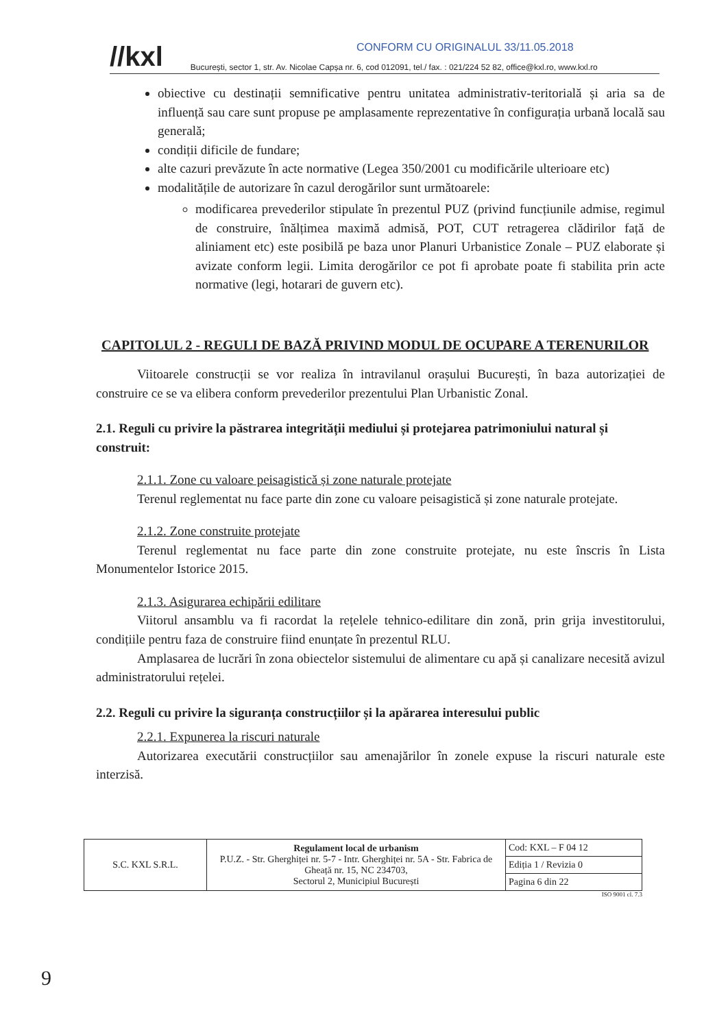CONFORM CU ORIGINALUL 33/11.05.2018
//kxl București, sector 1, str. Av. Nicolae Capșa nr. 6, cod 012091, tel./ fax. : 021/224 52 82, office@kxl.ro, www.kxl.ro
obiective cu destinații semnificative pentru unitatea administrativ-teritorială și aria sa de influență sau care sunt propuse pe amplasamente reprezentative în configurația urbană locală sau generală;
condiții dificile de fundare;
alte cazuri prevăzute în acte normative (Legea 350/2001 cu modificările ulterioare etc)
modalitățile de autorizare în cazul derogărilor sunt următoarele:
modificarea prevederilor stipulate în prezentul PUZ (privind funcțiunile admise, regimul de construire, înălțimea maximă admisă, POT, CUT retragerea clădirilor față de aliniament etc) este posibilă pe baza unor Planuri Urbanistice Zonale – PUZ elaborate și avizate conform legii. Limita derogărilor ce pot fi aprobate poate fi stabilita prin acte normative (legi, hotarari de guvern etc).
CAPITOLUL 2 - REGULI DE BAZĂ PRIVIND MODUL DE OCUPARE A TERENURILOR
Viitoarele construcții se vor realiza în intravilanul orașului București, în baza autorizației de construire ce se va elibera conform prevederilor prezentului Plan Urbanistic Zonal.
2.1. Reguli cu privire la păstrarea integrității mediului și protejarea patrimoniului natural și construit:
2.1.1. Zone cu valoare peisagistică și zone naturale protejate
Terenul reglementat nu face parte din zone cu valoare peisagistică și zone naturale protejate.
2.1.2. Zone construite protejate
Terenul reglementat nu face parte din zone construite protejate, nu este înscris în Lista Monumentelor Istorice 2015.
2.1.3. Asigurarea echipării edilitare
Viitorul ansamblu va fi racordat la rețelele tehnico-edilitare din zonă, prin grija investitorului, condițiile pentru faza de construire fiind enunțate în prezentul RLU.
Amplasarea de lucrări în zona obiectelor sistemului de alimentare cu apă și canalizare necesită avizul administratorului rețelei.
2.2. Reguli cu privire la siguranța construcțiilor și la apărarea interesului public
2.2.1. Expunerea la riscuri naturale
Autorizarea executării construcțiilor sau amenajărilor în zonele expuse la riscuri naturale este interzisă.
| S.C. KXL S.R.L. | Regulament local de urbanism P.U.Z. - Str. Gherghiței nr. 5-7 - Intr. Gherghiței nr. 5A - Str. Fabrica de Gheață nr. 15, NC 234703, Sectorul 2, Municipiul București | Cod: KXL – F 04 12 |
| | | Ediția 1 / Revizia 0 |
| | | Pagina 6 din 22 |
ISO 9001 cl. 7.3
9